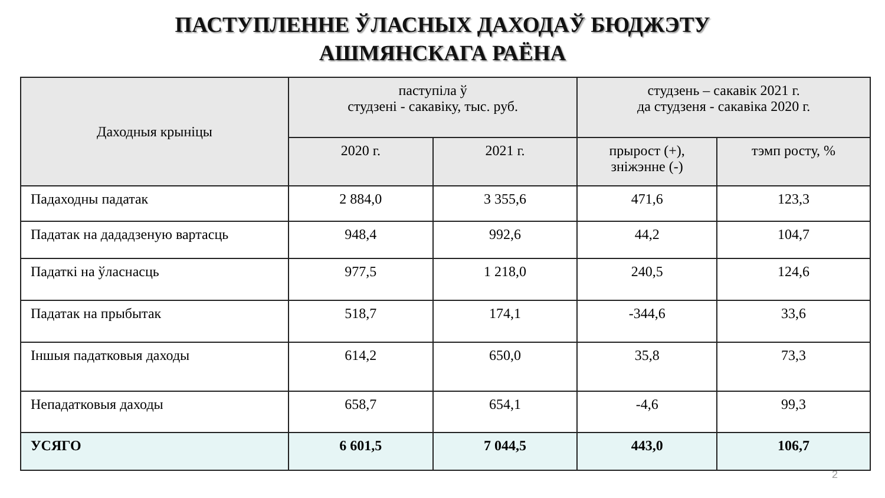ПАСТУПЛЕННЕ ЎЛАСНЫХ ДАХОДАЎ БЮДЖЭТУ
АШМЯНСКАГА РАЁНА
| Даходныя крыніцы | паступіла ў студзені - сакавіку, тыс. руб. | | студзень – сакавік 2021 г. да студзеня - сакавіка 2020 г. | |
| --- | --- | --- | --- | --- |
| | 2020 г. | 2021 г. | прырост (+), зніжэнне (-) | тэмп росту, % |
| Падаходны падатак | 2 884,0 | 3 355,6 | 471,6 | 123,3 |
| Падатак на дададзеную вартасць | 948,4 | 992,6 | 44,2 | 104,7 |
| Падаткі на ўласнасць | 977,5 | 1 218,0 | 240,5 | 124,6 |
| Падатак на прыбытак | 518,7 | 174,1 | -344,6 | 33,6 |
| Іншыя падатковыя даходы | 614,2 | 650,0 | 35,8 | 73,3 |
| Непадатковыя даходы | 658,7 | 654,1 | -4,6 | 99,3 |
| УСЯГО | 6 601,5 | 7 044,5 | 443,0 | 106,7 |
2